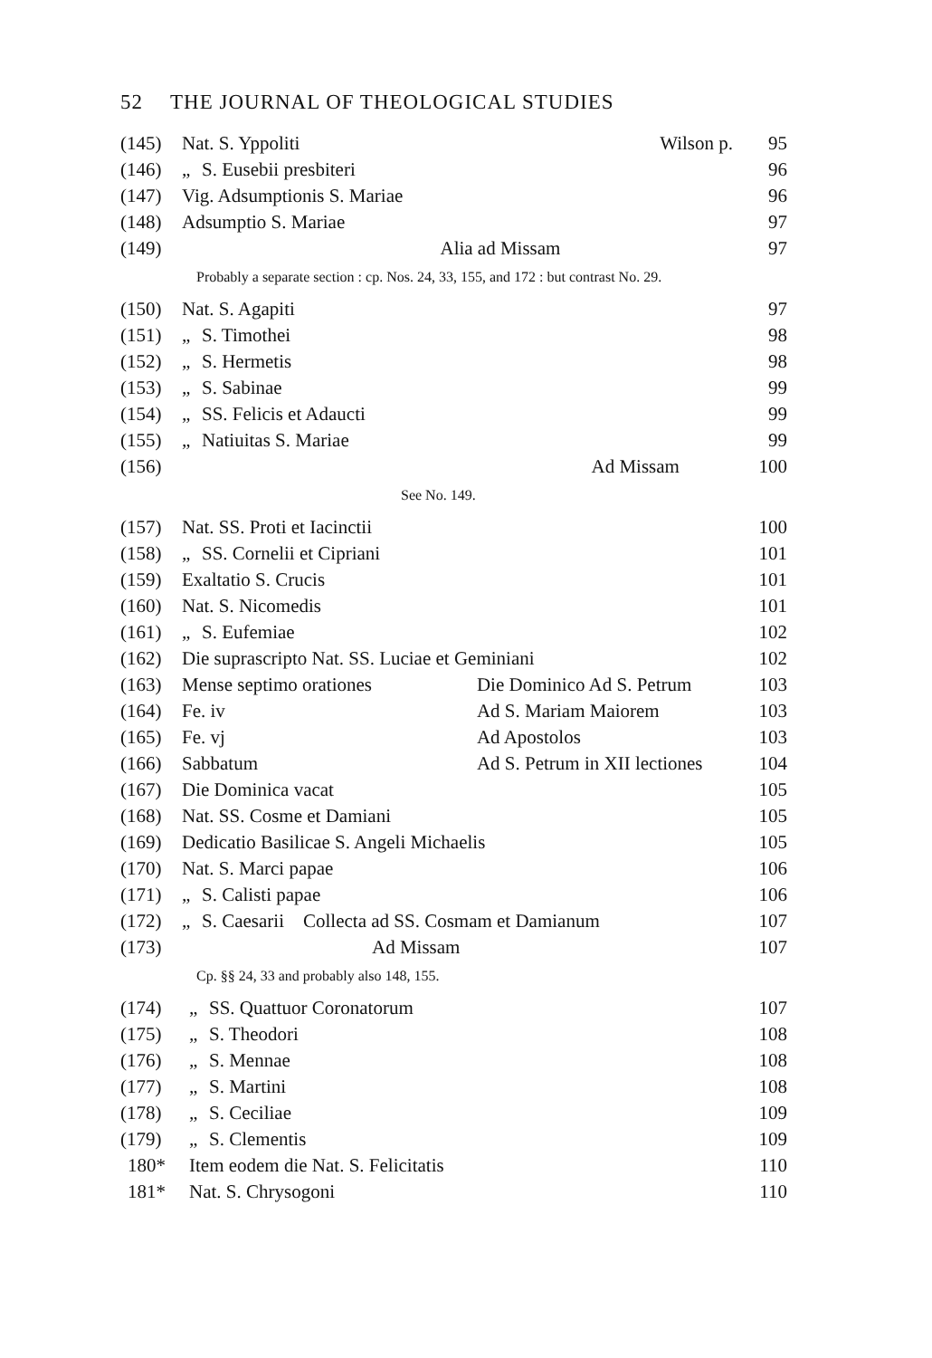52 THE JOURNAL OF THEOLOGICAL STUDIES
| (145) | Nat. S. Yppoliti | | Wilson p. | 95 |
| (146) | „ | S. Eusebii presbiteri | | 96 |
| (147) | Vig. Adsumptionis S. Mariae | | | 96 |
| (148) | Adsumptio S. Mariae | | | 97 |
| (149) | | | Alia ad Missam | 97 |
Probably a separate section : cp. Nos. 24, 33, 155, and 172 : but contrast No. 29.
| (150) | Nat. S. Agapiti | | | 97 |
| (151) | „ | S. Timothei | | 98 |
| (152) | „ | S. Hermetis | | 98 |
| (153) | „ | S. Sabinae | | 99 |
| (154) | „ | SS. Felicis et Adaucti | | 99 |
| (155) | „ | Natiuitas S. Mariae | | 99 |
| (156) | | | Ad Missam | 100 |
See No. 149.
| (157) | Nat. SS. Proti et Iacinctii | | | 100 |
| (158) | „ | SS. Cornelii et Cipriani | | 101 |
| (159) | Exaltatio S. Crucis | | | 101 |
| (160) | Nat. S. Nicomedis | | | 101 |
| (161) | „ | S. Eufemiae | | 102 |
| (162) | Die suprascripto Nat. SS. Luciae et Geminiani | | | 102 |
| (163) | Mense septimo orationes | | Die Dominico Ad S. Petrum | 103 |
| (164) | Fe. iv | | Ad S. Mariam Maiorem | 103 |
| (165) | Fe. vj | | Ad Apostolos | 103 |
| (166) | Sabbatum | | Ad S. Petrum in XII lectiones | 104 |
| (167) | Die Dominica vacat | | | 105 |
| (168) | Nat. SS. Cosme et Damiani | | | 105 |
| (169) | Dedicatio Basilicae S. Angeli Michaelis | | | 105 |
| (170) | Nat. S. Marci papae | | | 106 |
| (171) | „ | S. Calisti papae | | 106 |
| (172) | „ | S. Caesarii Collecta ad SS. Cosmam et Damianum | | 107 |
| (173) | Ad Missam | | | 107 |
Cp. §§ 24, 33 and probably also 148, 155.
| (174) | „ | SS. Quattuor Coronatorum | 107 |
| (175) | „ | S. Theodori | 108 |
| (176) | „ | S. Mennae | 108 |
| (177) | „ | S. Martini | 108 |
| (178) | „ | S. Ceciliae | 109 |
| (179) | „ | S. Clementis | 109 |
| 180* | Item eodem die Nat. S. Felicitatis | | 110 |
| 181* | Nat. S. Chrysogoni | | 110 |